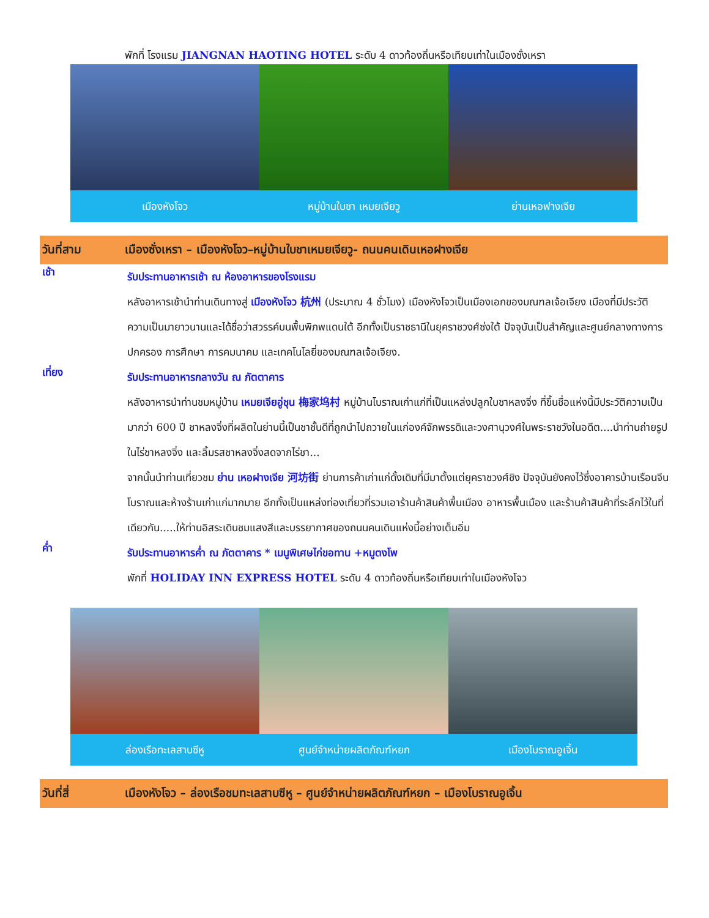พักที่ โรงแรม JIANGNAN HAOTING HOTEL ระดับ 4 ดาวท้องถิ่นหรือเทียบเท่าในเมืองซั่งเหรา
เมืองหังโจว หมู่บ้านใบชา เหมยเจียวู ย่านเหอฟางเจีย
วันที่สาม เมืองซั่งเหรา – เมืองหังโจว–หมู่บ้านใบชาเหมยเจียวู- ถนนคนเดินเหอฝางเจีย
เช้า
รับประทานอาหารเช้า ณ ห้องอาหารของโรงแรม
หลังอาหารเช้านำท่านเดินทางสู่ เมืองหังโจว 杭州 (ประมาณ 4 ชั่วโมง) เมืองหังโจวเป็นเมืองเอกของมณฑลเจ้อเจียง เมืองที่มีประวัติความเป็นมายาวนานและได้ชื่อว่าสวรรค์บนพื้นพิภพแดนใต้ อีกทั้งเป็นราชธานีในยุคราชวงศ์ซ่งใต้ ปัจจุบันเป็นสำคัญและศูนย์กลางทางการปกครอง การศึกษา การคมนาคม และเทคโนโลยี่ของมณฑลเจ้อเจียง.
เที่ยง
รับประทานอาหารกลางวัน ณ ภัตตาคาร
หลังอาหารนำท่านชมหมู่บ้าน เหมยเจียอู่ชุน 梅家坞村 หมู่บ้านโบราณเก่าแก่ที่เป็นแหล่งปลูกใบชาหลงจิ่ง ที่ขึ้นชื่อแห่งนี้มีประวัติความเป็นมากว่า 600 ปี ชาหลงจิ่งที่ผลิตในย่านนี้เป็นชาชั้นดีที่ถูกนำไปถวายในแก่องค์จักพรรดิและวงศานุวงศ์ในพระราชวังในอดีต....นำท่านถ่ายรูปในไร่ชาหลงจิ่ง และลิ้มรสชาหลงจิ่งสดจากไร่ชา...
จากนั้นนำท่านเที่ยวชม ย่าน เหอฝางเจีย 河坊街 ย่านการค้าเก่าแก่ดั้งเดิมที่มีมาตั้งแต่ยุคราชวงศ์ชิง ปัจจุบันยังคงไว้ซึ่งอาคารบ้านเรือนจีนโบราณและห้างร้านเก่าแก่มากมาย อีกทั้งเป็นแหล่งท่องเที่ยวที่รวมเอาร้านค้าสินค้าพื้นเมือง อาหารพื้นเมือง และร้านค้าสินค้าที่ระลึกไว้ในที่เดียวกัน.....ให้ท่านอิสระเดินชมแสงสีและบรรยากาศของถนนคนเดินแห่งนี้อย่างเต็มอิ่ม
ค่ำ
รับประทานอาหารค่ำ ณ ภัตตาคาร * เมนูพิเศษไก่ขอทาน +หมูตงโพ
พักที่ HOLIDAY INN EXPRESS HOTEL ระดับ 4 ดาวท้องถิ่นหรือเทียบเท่าในเมืองหังโจว
ล่องเรือทะเลสาบซีหู ศูนย์จำหน่ายผลิตภัณฑ์หยก เมืองโบราณอูเจิ้น
วันที่สี่ เมืองหังโจว – ล่องเรือชมทะเลสาบซีหู – ศูนย์จำหน่ายผลิตภัณฑ์หยก – เมืองโบราณอูเจิ้น